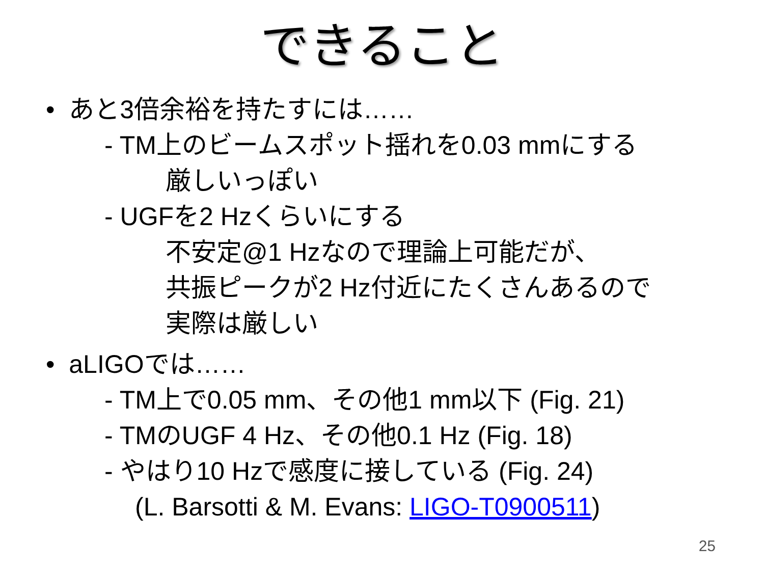できること
• あと3倍余裕を持たすには……
- TM上のビームスポット揺れを0.03 mmにする
厳しいっぽい
- UGFを2 Hzくらいにする
不安定@1 Hzなので理論上可能だが、
共振ピークが2 Hz付近にたくさんあるので
実際は厳しい
• aLIGOでは……
- TM上で0.05 mm、その他1 mm以下 (Fig. 21)
- TMのUGF 4 Hz、その他0.1 Hz (Fig. 18)
- やはり10 Hzで感度に接している (Fig. 24)
(L. Barsotti & M. Evans: LIGO-T0900511)
25